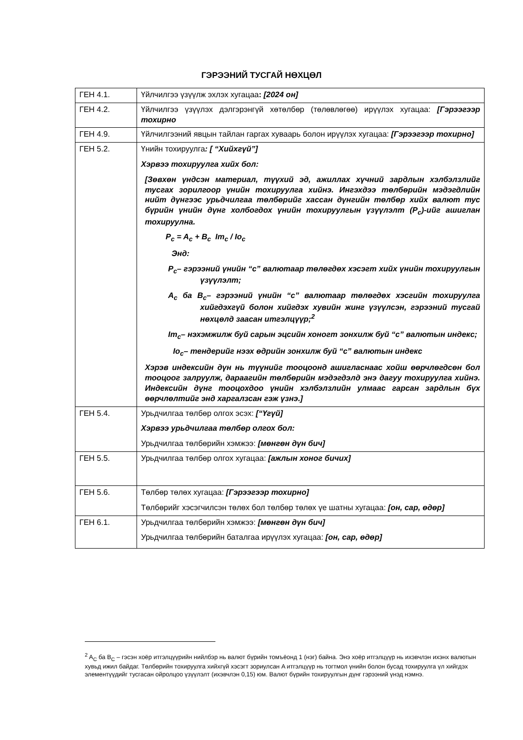ГЭРЭЭНИЙ ТУСГАЙ НӨХЦӨЛ
| ГЕН 4.1. | Үйлчилгээ үзүүлж эхлэх хугацаа : [2024 он] |
| ГЕН 4.2. | Үйлчилгээ үзүүлэх дэлгэрэнгүй хөтөлбөр (төлөвлөгөө) ирүүлэх хугацаа: [Гэрээгээр тохирно |
| ГЕН 4.9. | Үйлчилгээний явцын тайлан гаргах хуваарь болон ирүүлэх хугацаа: [Гэрээгээр тохирно] |
| ГЕН 5.2. | Үнийн тохируулга : [ “Хийхгүй”] Хэрвээ тохируулга хийх бол: [Зөвхөн үндсэн материал, түүхий эд, ажиллах хүчний зардлын хэлбэлзлийг тусгах зорилгоор үнийн тохируулга хийнэ. Ингэхдээ төлбөрийн мэдэгдлийн нийт дүнгээс урьдчилгаа төлбөрийг хассан дүнгийн төлбөр хийх валют тус бүрийн үнийн дүнг холбогдох үнийн тохируулгын үзүүлэлт (P<sub>c</sub>)-ийг ашиглан тохируулна. P<sub>c</sub> = A<sub>c</sub> + B<sub>c</sub> Im<sub>c</sub> / Io<sub>c</sub> Энд: P<sub>c</sub>– гэрээний үнийн “c” валютаар төлөгдөх хэсэгт хийх үнийн тохируулгын үзүүлэлт; A<sub>c</sub> ба B<sub>c</sub>– гэрээний үнийн “c” валютаар төлөгдөх хэсгийн тохируулга хийгдэхгүй болон хийгдэх хувийн жинг үзүүлсэн, гэрээний тусгай нөхцөлд заасан итгэлцүүр;<sup>2</sup> Im<sub>c</sub>– нэхэмжилж буй сарын эцсийн хоногт зонхилж буй “c” валютын индекс; Io<sub>c</sub>– тендерийг нээх өдрийн зонхилж буй “c” валютын индекс Хэрэв индексийн дүн нь түүнийг тооцоонд ашигласнаас хойш өөрчлөгдсөн бол тооцоог залруулж, дараагийн төлбөрийн мэдэгдэлд энэ дагуу тохируулга хийнэ. Индексийн дүнг тооцохдоо үнийн хэлбэлзлийн улмаас гарсан зардлын бүх өөрчлөлтийг энд харгалзсан гэж үзнэ.] |
| ГЕН 5.4. | Урьдчилгаа төлбөр олгох эсэх: [“Үгүй] Хэрвээ урьдчилгаа төлбөр олгох бол: Урьдчилгаа төлбөрийн хэмжээ: [мөнгөн дүн бич] |
| ГЕН 5.5. | Урьдчилгаа төлбөр олгох хугацаа: [ажлын хоног бичих] |
| ГЕН 5.6. | Төлбөр төлөх хугацаа: [Гэрээгээр тохирно] Төлбөрийг хэсэгчилсэн төлөх бол төлбөр төлөх үе шатны хугацаа: [он, сар, өдөр] |
| ГЕН 6.1. | Урьдчилгаа төлбөрийн хэмжээ: [мөнгөн дүн бич] Урьдчилгаа төлбөрийн баталгаа ирүүлэх хугацаа: [он, сар, өдөр] |
<sup>2</sup> A<sub>C</sub> ба B<sub>C</sub> – гэсэн хоёр итгэлцүүрийн нийлбэр нь валют бүрийн томъёонд 1 (нэг) байна. Энэ хоёр итгэлцүүр нь ихэвчлэн ихэнх валютын хувьд ижил байдаг. Төлбөрийн тохируулга хийхгүй хэсэгт зориулсан A итгэлцүүр нь тогтмол үнийн болон бусад тохируулга үл хийгдэх элементүүдийг тусгасан ойролцоо үзүүлэлт (ихэвчлэн 0,15) юм. Валют бүрийн тохируулгын дүнг гэрээний үнэд нэмнэ.